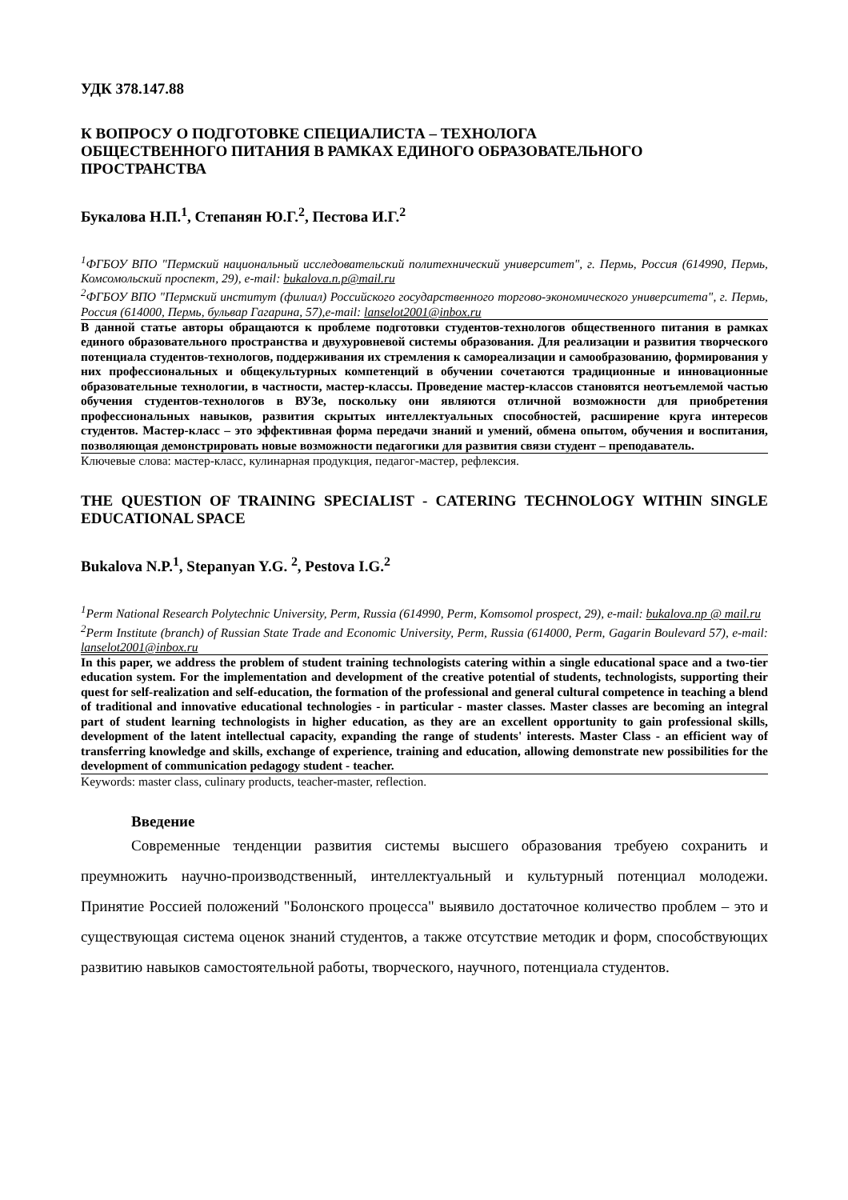УДК 378.147.88
К ВОПРОСУ О ПОДГОТОВКЕ СПЕЦИАЛИСТА – ТЕХНОЛОГА
ОБЩЕСТВЕННОГО ПИТАНИЯ В РАМКАХ ЕДИНОГО ОБРАЗОВАТЕЛЬНОГО
ПРОСТРАНСТВА
Букалова Н.П.<sup>1</sup>, Степанян Ю.Г.<sup>2</sup>, Пестова И.Г.<sup>2</sup>
<sup>1</sup> ФГБОУ ВПО "Пермский национальный исследовательский политехнический университет", г. Пермь, Россия (614990, Пермь, Комсомольский проспект, 29), e-mail: bukalova.n.p@mail.ru
<sup>2</sup> ФГБОУ ВПО "Пермский институт (филиал) Российского государственного торгово-экономического университета", г. Пермь, Россия (614000, Пермь, бульвар Гагарина, 57),e-mail: lanselot2001@inbox.ru
В данной статье авторы обращаются к проблеме подготовки студентов-технологов общественного питания в рамках единого образовательного пространства и двухуровневой системы образования. Для реализации и развития творческого потенциала студентов-технологов, поддерживания их стремления к самореализации и самообразованию, формирования у них профессиональных и общекультурных компетенций в обучении сочетаются традиционные и инновационные образовательные технологии, в частности, мастер-классы. Проведение мастер-классов становятся неотъемлемой частью обучения студентов-технологов в ВУЗе, поскольку они являются отличной возможности для приобретения профессиональных навыков, развития скрытых интеллектуальных способностей, расширение круга интересов студентов. Мастер-класс – это эффективная форма передачи знаний и умений, обмена опытом, обучения и воспитания, позволяющая демонстрировать новые возможности педагогики для развития связи студент – преподаватель.
Ключевые слова: мастер-класс, кулинарная продукция, педагог-мастер, рефлексия.
THE QUESTION OF TRAINING SPECIALIST - CATERING TECHNOLOGY WITHIN SINGLE EDUCATIONAL SPACE
Bukalova N.P.<sup>1</sup>, Stepanyan Y.G. <sup>2</sup>, Pestova I.G.<sup>2</sup>
<sup>1</sup> Perm National Research Polytechnic University, Perm, Russia (614990, Perm, Komsomol prospect, 29), e-mail: bukalova.np @ mail.ru
<sup>2</sup> Perm Institute (branch) of Russian State Trade and Economic University, Perm, Russia (614000, Perm, Gagarin Boulevard 57), e-mail: lanselot2001@inbox.ru
In this paper, we address the problem of student training technologists catering within a single educational space and a two-tier education system. For the implementation and development of the creative potential of students, technologists, supporting their quest for self-realization and self-education, the formation of the professional and general cultural competence in teaching a blend of traditional and innovative educational technologies - in particular - master classes. Master classes are becoming an integral part of student learning technologists in higher education, as they are an excellent opportunity to gain professional skills, development of the latent intellectual capacity, expanding the range of students' interests. Master Class - an efficient way of transferring knowledge and skills, exchange of experience, training and education, allowing demonstrate new possibilities for the development of communication pedagogy student - teacher.
Keywords: master class, culinary products, teacher-master, reflection.
Введение
Современные тенденции развития системы высшего образования требуею сохранить и преумножить научно-производственный, интеллектуальный и культурный потенциал молодежи. Принятие Россией положений "Болонского процесса" выявило достаточное количество проблем – это и существующая система оценок знаний студентов, а также отсутствие методик и форм, способствующих развитию навыков самостоятельной работы, творческого, научного, потенциала студентов.